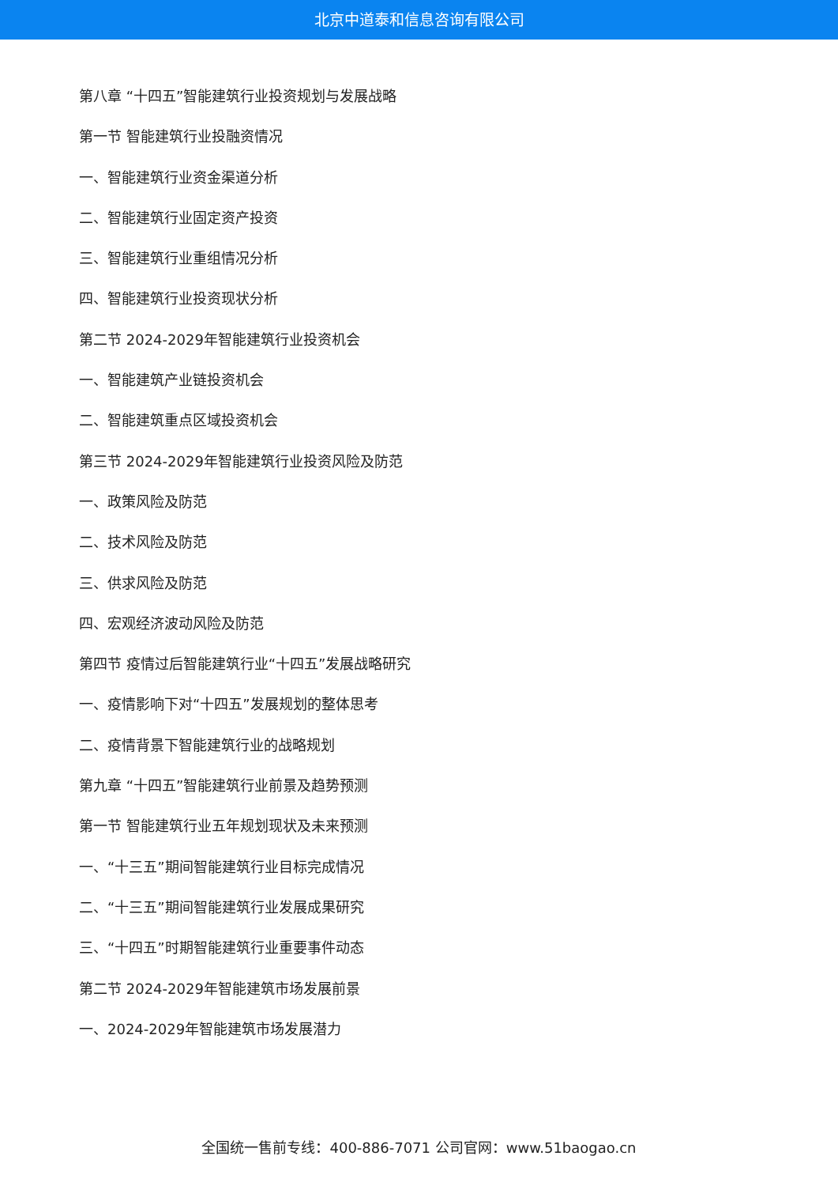北京中道泰和信息咨询有限公司
第八章 “十四五”智能建筑行业投资规划与发展战略
第一节 智能建筑行业投融资情况
一、智能建筑行业资金渠道分析
二、智能建筑行业固定资产投资
三、智能建筑行业重组情况分析
四、智能建筑行业投资现状分析
第二节 2024-2029年智能建筑行业投资机会
一、智能建筑产业链投资机会
二、智能建筑重点区域投资机会
第三节 2024-2029年智能建筑行业投资风险及防范
一、政策风险及防范
二、技术风险及防范
三、供求风险及防范
四、宏观经济波动风险及防范
第四节 疫情过后智能建筑行业“十四五”发展战略研究
一、疫情影响下对“十四五”发展规划的整体思考
二、疫情背景下智能建筑行业的战略规划
第九章 “十四五”智能建筑行业前景及趋势预测
第一节 智能建筑行业五年规划现状及未来预测
一、“十三五”期间智能建筑行业目标完成情况
二、“十三五”期间智能建筑行业发展成果研究
三、“十四五”时期智能建筑行业重要事件动态
第二节 2024-2029年智能建筑市场发展前景
一、2024-2029年智能建筑市场发展潜力
全国统一售前专线：400-886-7071 公司官网：www.51baogao.cn